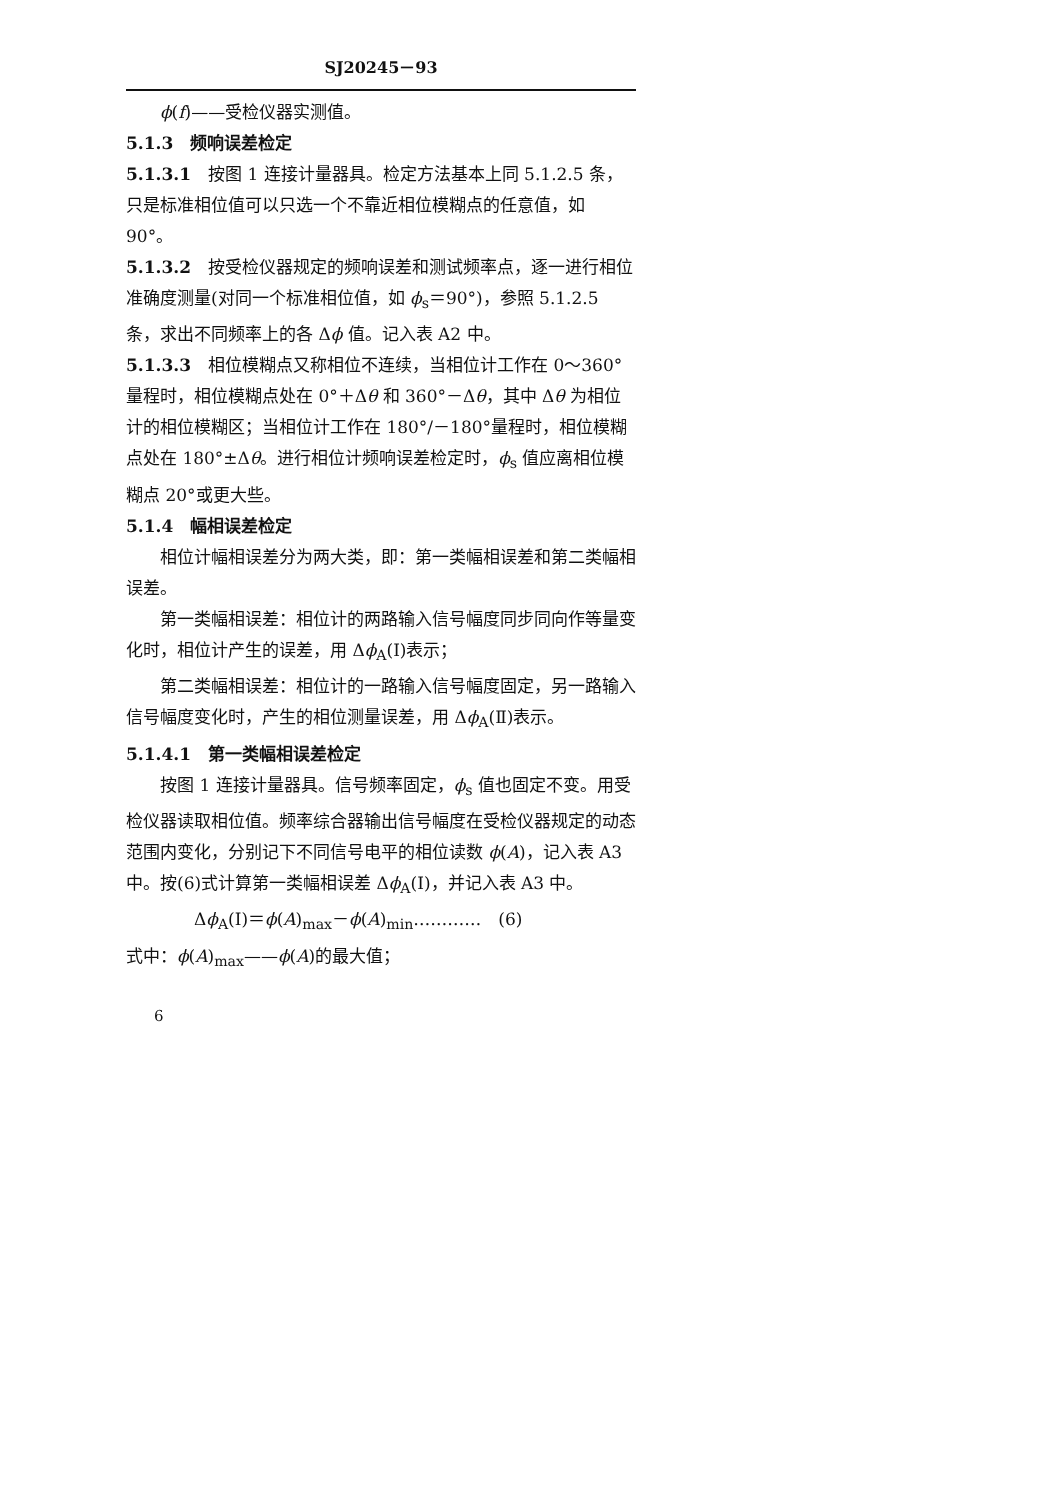SJ20245－93
ϕ(f)——受检仪器实测值。
5.1.3　频响误差检定
5.1.3.1　按图 1 连接计量器具。检定方法基本上同 5.1.2.5 条，只是标准相位值可以只选一个不靠近相位模糊点的任意值，如 90°。
5.1.3.2　按受检仪器规定的频响误差和测试频率点，逐一进行相位准确度测量(对同一个标准相位值，如 ϕ<sub>s</sub>＝90°)，参照 5.1.2.5 条，求出不同频率上的各 Δϕ 值。记入表 A2 中。
5.1.3.3　相位模糊点又称相位不连续，当相位计工作在 0～360°量程时，相位模糊点处在 0°＋Δθ 和 360°－Δθ，其中 Δθ 为相位计的相位模糊区；当相位计工作在 180°/－180°量程时，相位模糊点处在 180°±Δθ。进行相位计频响误差检定时，ϕ<sub>s</sub> 值应离相位模糊点 20°或更大些。
5.1.4　幅相误差检定
相位计幅相误差分为两大类，即：第一类幅相误差和第二类幅相误差。
第一类幅相误差：相位计的两路输入信号幅度同步同向作等量变化时，相位计产生的误差，用 Δϕ<sub>A</sub>(Ⅰ)表示；
第二类幅相误差：相位计的一路输入信号幅度固定，另一路输入信号幅度变化时，产生的相位测量误差，用 Δϕ<sub>A</sub>(Ⅱ)表示。
5.1.4.1　第一类幅相误差检定
按图 1 连接计量器具。信号频率固定，ϕ<sub>s</sub> 值也固定不变。用受检仪器读取相位值。频率综合器输出信号幅度在受检仪器规定的动态范围内变化，分别记下不同信号电平的相位读数 ϕ(A)，记入表 A3 中。按(6)式计算第一类幅相误差 Δϕ<sub>A</sub>(Ⅰ)，并记入表 A3 中。
Δϕ<sub>A</sub>(Ⅰ)＝ϕ(A)<sub>max</sub>－ϕ(A)<sub>min</sub>…………　(6)
式中：ϕ(A)<sub>max</sub>——ϕ(A)的最大值；
6